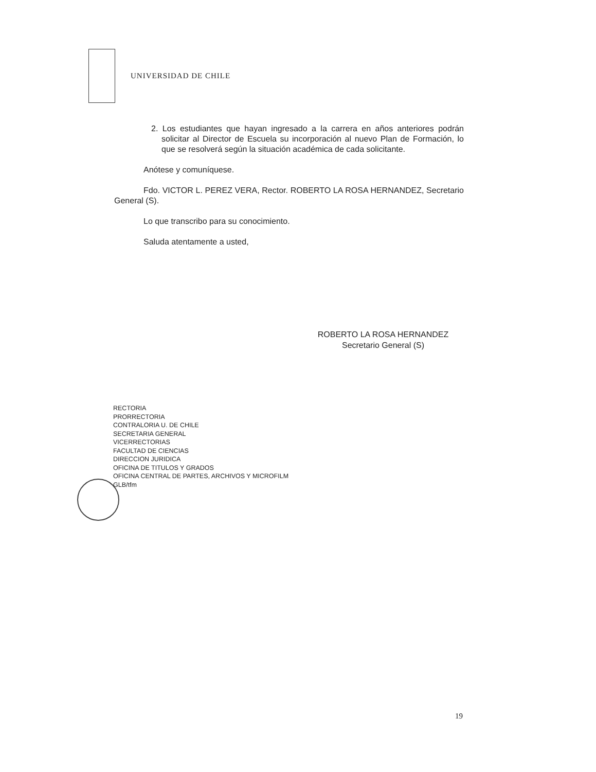UNIVERSIDAD DE CHILE
2. Los estudiantes que hayan ingresado a la carrera en años anteriores podrán solicitar al Director de Escuela su incorporación al nuevo Plan de Formación, lo que se resolverá según la situación académica de cada solicitante.
Anótese y comuníquese.
Fdo. VICTOR L. PEREZ VERA, Rector. ROBERTO LA ROSA HERNANDEZ, Secretario General (S).
Lo que transcribo para su conocimiento.
Saluda atentamente a usted,
ROBERTO LA ROSA HERNANDEZ
Secretario General (S)
RECTORIA
PRORRECTORIA
CONTRALORIA U. DE CHILE
SECRETARIA GENERAL
VICERRECTORIAS
FACULTAD DE CIENCIAS
DIRECCION JURIDICA
OFICINA DE TITULOS Y GRADOS
OFICINA CENTRAL DE PARTES, ARCHIVOS Y MICROFILM
GLB/tfm
19